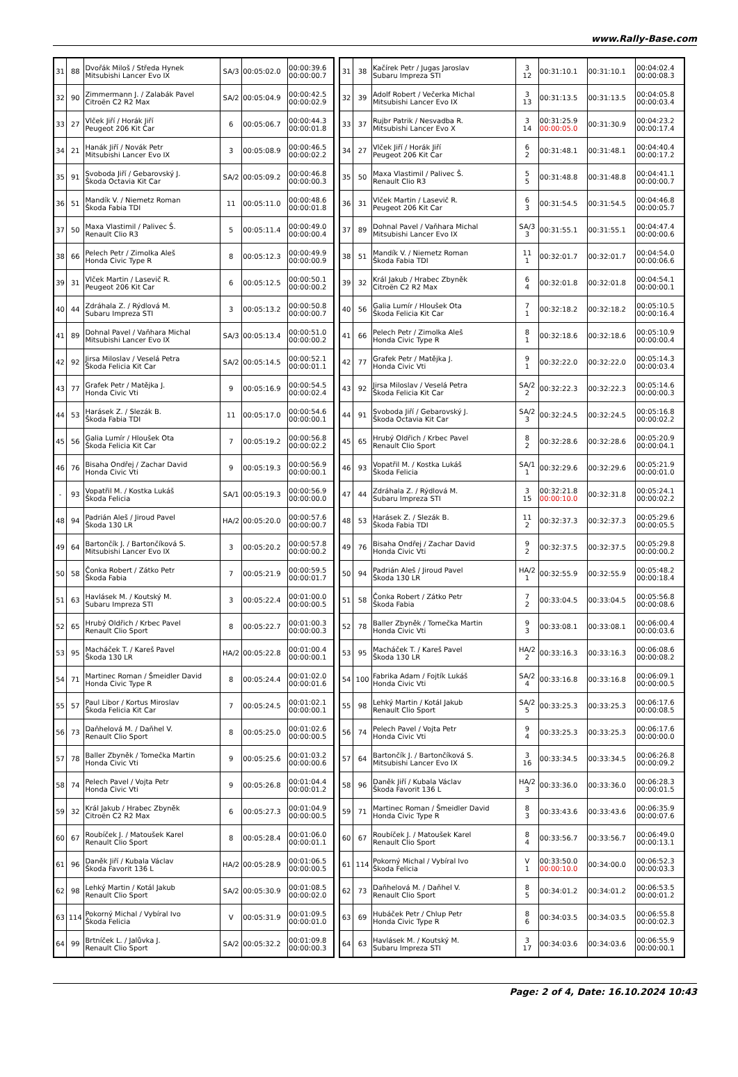www.Rally-Base.com
| 31 | 88 | Dvořák Miloš / Středa Hynek Mitsubishi Lancer Evo IX | SA/3 | 00:05:02.0 | 00:00:39.6 00:00:00.7 |
| 32 | 90 | Zimmermann J. / Zalabák Pavel Citroën C2 R2 Max | SA/2 | 00:05:04.9 | 00:00:42.5 00:00:02.9 |
| 33 | 27 | Vlček Jiří / Horák Jiří Peugeot 206 Kit Car | 6 | 00:05:06.7 | 00:00:44.3 00:00:01.8 |
| 34 | 21 | Hanák Jiří / Novák Petr Mitsubishi Lancer Evo IX | 3 | 00:05:08.9 | 00:00:46.5 00:00:02.2 |
| 35 | 91 | Svoboda Jiří / Gebarovský J. Škoda Octavia Kit Car | SA/2 | 00:05:09.2 | 00:00:46.8 00:00:00.3 |
| 36 | 51 | Mandík V. / Niemetz Roman Škoda Fabia TDI | 11 | 00:05:11.0 | 00:00:48.6 00:00:01.8 |
| 37 | 50 | Maxa Vlastimil / Palivec Š. Renault Clio R3 | 5 | 00:05:11.4 | 00:00:49.0 00:00:00.4 |
| 38 | 66 | Pelech Petr / Zimolka Aleš Honda Civic Type R | 8 | 00:05:12.3 | 00:00:49.9 00:00:00.9 |
| 39 | 31 | Vlček Martin / Lasevič R. Peugeot 206 Kit Car | 6 | 00:05:12.5 | 00:00:50.1 00:00:00.2 |
| 40 | 44 | Zdráhala Z. / Rýdlová M. Subaru Impreza STI | 3 | 00:05:13.2 | 00:00:50.8 00:00:00.7 |
| 41 | 89 | Dohnal Pavel / Vaňhara Michal Mitsubishi Lancer Evo IX | SA/3 | 00:05:13.4 | 00:00:51.0 00:00:00.2 |
| 42 | 92 | Jirsa Miloslav / Veselá Petra Škoda Felicia Kit Car | SA/2 | 00:05:14.5 | 00:00:52.1 00:00:01.1 |
| 43 | 77 | Grafek Petr / Matějka J. Honda Civic Vti | 9 | 00:05:16.9 | 00:00:54.5 00:00:02.4 |
| 44 | 53 | Harásek Z. / Slezák B. Škoda Fabia TDI | 11 | 00:05:17.0 | 00:00:54.6 00:00:00.1 |
| 45 | 56 | Galia Lumír / Hloušek Ota Škoda Felicia Kit Car | 7 | 00:05:19.2 | 00:00:56.8 00:00:02.2 |
| 46 | 76 | Bisaha Ondřej / Zachar David Honda Civic Vti | 9 | 00:05:19.3 | 00:00:56.9 00:00:00.1 |
| - | 93 | Vopatřil M. / Kostka Lukáš Škoda Felicia | SA/1 | 00:05:19.3 | 00:00:56.9 00:00:00.0 |
| 48 | 94 | Padrián Aleš / Jiroud Pavel Škoda 130 LR | HA/2 | 00:05:20.0 | 00:00:57.6 00:00:00.7 |
| 49 | 64 | Bartončík J. / Bartončíková S. Mitsubishi Lancer Evo IX | 3 | 00:05:20.2 | 00:00:57.8 00:00:00.2 |
| 50 | 58 | Čonka Robert / Zátko Petr Škoda Fabia | 7 | 00:05:21.9 | 00:00:59.5 00:00:01.7 |
| 51 | 63 | Havlásek M. / Koutský M. Subaru Impreza STI | 3 | 00:05:22.4 | 00:01:00.0 00:00:00.5 |
| 52 | 65 | Hrubý Oldřich / Krbec Pavel Renault Clio Sport | 8 | 00:05:22.7 | 00:01:00.3 00:00:00.3 |
| 53 | 95 | Macháček T. / Kareš Pavel Škoda 130 LR | HA/2 | 00:05:22.8 | 00:01:00.4 00:00:00.1 |
| 54 | 71 | Martinec Roman / Šmeidler David Honda Civic Type R | 8 | 00:05:24.4 | 00:01:02.0 00:00:01.6 |
| 55 | 57 | Paul Libor / Kortus Miroslav Škoda Felicia Kit Car | 7 | 00:05:24.5 | 00:01:02.1 00:00:00.1 |
| 56 | 73 | Daňhelová M. / Daňhel V. Renault Clio Sport | 8 | 00:05:25.0 | 00:01:02.6 00:00:00.5 |
| 57 | 78 | Baller Zbyněk / Tomečka Martin Honda Civic Vti | 9 | 00:05:25.6 | 00:01:03.2 00:00:00.6 |
| 58 | 74 | Pelech Pavel / Vojta Petr Honda Civic Vti | 9 | 00:05:26.8 | 00:01:04.4 00:00:01.2 |
| 59 | 32 | Král Jakub / Hrabec Zbyněk Citroën C2 R2 Max | 6 | 00:05:27.3 | 00:01:04.9 00:00:00.5 |
| 60 | 67 | Roubíček J. / Matoušek Karel Renault Clio Sport | 8 | 00:05:28.4 | 00:01:06.0 00:00:01.1 |
| 61 | 96 | Daněk Jiří / Kubala Václav Škoda Favorit 136 L | HA/2 | 00:05:28.9 | 00:01:06.5 00:00:00.5 |
| 62 | 98 | Lehký Martin / Kotál Jakub Renault Clio Sport | SA/2 | 00:05:30.9 | 00:01:08.5 00:00:02.0 |
| 63 | 114 | Pokorný Michal / Vybíral Ivo Škoda Felicia | V | 00:05:31.9 | 00:01:09.5 00:00:01.0 |
| 64 | 99 | Brtníček L. / Jalůvka J. Renault Clio Sport | SA/2 | 00:05:32.2 | 00:01:09.8 00:00:00.3 |
| 31 | 38 | Kačírek Petr / Jugas Jaroslav Subaru Impreza STI | 3 12 | 00:31:10.1 | 00:31:10.1 | 00:04:02.4 00:00:08.3 |
| 32 | 39 | Adolf Robert / Večerka Michal Mitsubishi Lancer Evo IX | 3 13 | 00:31:13.5 | 00:31:13.5 | 00:04:05.8 00:00:03.4 |
| 33 | 37 | Rujbr Patrik / Nesvadba R. Mitsubishi Lancer Evo X | 3 14 | 00:31:25.9 00:00:05.0 | 00:31:30.9 | 00:04:23.2 00:00:17.4 |
| 34 | 27 | Vlček Jiří / Horák Jiří Peugeot 206 Kit Car | 6 2 | 00:31:48.1 | 00:31:48.1 | 00:04:40.4 00:00:17.2 |
| 35 | 50 | Maxa Vlastimil / Palivec Š. Renault Clio R3 | 5 5 | 00:31:48.8 | 00:31:48.8 | 00:04:41.1 00:00:00.7 |
| 36 | 31 | Vlček Martin / Lasevič R. Peugeot 206 Kit Car | 6 3 | 00:31:54.5 | 00:31:54.5 | 00:04:46.8 00:00:05.7 |
| 37 | 89 | Dohnal Pavel / Vaňhara Michal Mitsubishi Lancer Evo IX | SA/3 3 | 00:31:55.1 | 00:31:55.1 | 00:04:47.4 00:00:00.6 |
| 38 | 51 | Mandík V. / Niemetz Roman Škoda Fabia TDI | 11 1 | 00:32:01.7 | 00:32:01.7 | 00:04:54.0 00:00:06.6 |
| 39 | 32 | Král Jakub / Hrabec Zbyněk Citroën C2 R2 Max | 6 4 | 00:32:01.8 | 00:32:01.8 | 00:04:54.1 00:00:00.1 |
| 40 | 56 | Galia Lumír / Hloušek Ota Škoda Felicia Kit Car | 7 1 | 00:32:18.2 | 00:32:18.2 | 00:05:10.5 00:00:16.4 |
| 41 | 66 | Pelech Petr / Zimolka Aleš Honda Civic Type R | 8 1 | 00:32:18.6 | 00:32:18.6 | 00:05:10.9 00:00:00.4 |
| 42 | 77 | Grafek Petr / Matějka J. Honda Civic Vti | 9 1 | 00:32:22.0 | 00:32:22.0 | 00:05:14.3 00:00:03.4 |
| 43 | 92 | Jirsa Miloslav / Veselá Petra Škoda Felicia Kit Car | SA/2 2 | 00:32:22.3 | 00:32:22.3 | 00:05:14.6 00:00:00.3 |
| 44 | 91 | Svoboda Jiří / Gebarovský J. Škoda Octavia Kit Car | SA/2 3 | 00:32:24.5 | 00:32:24.5 | 00:05:16.8 00:00:02.2 |
| 45 | 65 | Hrubý Oldřich / Krbec Pavel Renault Clio Sport | 8 2 | 00:32:28.6 | 00:32:28.6 | 00:05:20.9 00:00:04.1 |
| 46 | 93 | Vopatřil M. / Kostka Lukáš Škoda Felicia | SA/1 1 | 00:32:29.6 | 00:32:29.6 | 00:05:21.9 00:00:01.0 |
| 47 | 44 | Zdráhala Z. / Rýdlová M. Subaru Impreza STI | 3 15 | 00:32:21.8 00:00:10.0 | 00:32:31.8 | 00:05:24.1 00:00:02.2 |
| 48 | 53 | Harásek Z. / Slezák B. Škoda Fabia TDI | 11 2 | 00:32:37.3 | 00:32:37.3 | 00:05:29.6 00:00:05.5 |
| 49 | 76 | Bisaha Ondřej / Zachar David Honda Civic Vti | 9 2 | 00:32:37.5 | 00:32:37.5 | 00:05:29.8 00:00:00.2 |
| 50 | 94 | Padrián Aleš / Jiroud Pavel Škoda 130 LR | HA/2 1 | 00:32:55.9 | 00:32:55.9 | 00:05:48.2 00:00:18.4 |
| 51 | 58 | Čonka Robert / Zátko Petr Škoda Fabia | 7 2 | 00:33:04.5 | 00:33:04.5 | 00:05:56.8 00:00:08.6 |
| 52 | 78 | Baller Zbyněk / Tomečka Martin Honda Civic Vti | 9 3 | 00:33:08.1 | 00:33:08.1 | 00:06:00.4 00:00:03.6 |
| 53 | 95 | Macháček T. / Kareš Pavel Škoda 130 LR | HA/2 2 | 00:33:16.3 | 00:33:16.3 | 00:06:08.6 00:00:08.2 |
| 54 | 100 | Fabrika Adam / Fojtík Lukáš Honda Civic Vti | SA/2 4 | 00:33:16.8 | 00:33:16.8 | 00:06:09.1 00:00:00.5 |
| 55 | 98 | Lehký Martin / Kotál Jakub Renault Clio Sport | SA/2 5 | 00:33:25.3 | 00:33:25.3 | 00:06:17.6 00:00:08.5 |
| 56 | 74 | Pelech Pavel / Vojta Petr Honda Civic Vti | 9 4 | 00:33:25.3 | 00:33:25.3 | 00:06:17.6 00:00:00.0 |
| 57 | 64 | Bartončík J. / Bartončíková S. Mitsubishi Lancer Evo IX | 3 16 | 00:33:34.5 | 00:33:34.5 | 00:06:26.8 00:00:09.2 |
| 58 | 96 | Daněk Jiří / Kubala Václav Škoda Favorit 136 L | HA/2 3 | 00:33:36.0 | 00:33:36.0 | 00:06:28.3 00:00:01.5 |
| 59 | 71 | Martinec Roman / Šmeidler David Honda Civic Type R | 8 3 | 00:33:43.6 | 00:33:43.6 | 00:06:35.9 00:00:07.6 |
| 60 | 67 | Roubíček J. / Matoušek Karel Renault Clio Sport | 8 4 | 00:33:56.7 | 00:33:56.7 | 00:06:49.0 00:00:13.1 |
| 61 | 114 | Pokorný Michal / Vybíral Ivo Škoda Felicia | V 1 | 00:33:50.0 00:00:10.0 | 00:34:00.0 | 00:06:52.3 00:00:03.3 |
| 62 | 73 | Daňhelová M. / Daňhel V. Renault Clio Sport | 8 5 | 00:34:01.2 | 00:34:01.2 | 00:06:53.5 00:00:01.2 |
| 63 | 69 | Hubáček Petr / Chlup Petr Honda Civic Type R | 8 6 | 00:34:03.5 | 00:34:03.5 | 00:06:55.8 00:00:02.3 |
| 64 | 63 | Havlásek M. / Koutský M. Subaru Impreza STI | 3 17 | 00:34:03.6 | 00:34:03.6 | 00:06:55.9 00:00:00.1 |
Page: 2 of 4, Date: 16.10.2024 10:43